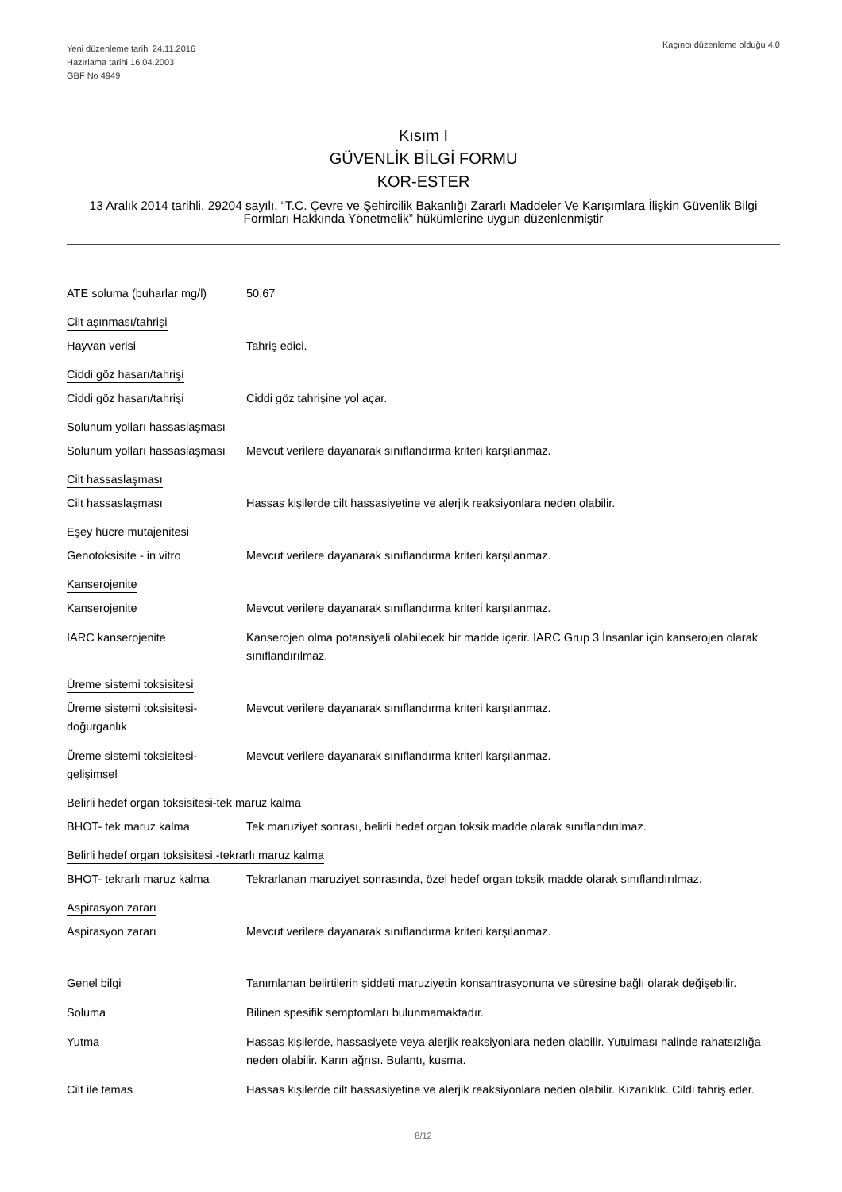Yeni düzenleme tarihi 24.11.2016
Hazırlama tarihi 16.04.2003
GBF No 4949
Kaçıncı düzenleme olduğu 4.0
Kısım I
GÜVENLİK BİLGİ FORMU
KOR-ESTER
13 Aralık 2014 tarihli, 29204 sayılı, “T.C. Çevre ve Şehircilik Bakanlığı Zararlı Maddeler Ve Karışımlara İlişkin Güvenlik Bilgi Formları Hakkında Yönetmelik” hükümlerine uygun düzenlenmiştir
ATE soluma (buharlar mg/l)
50,67
Cilt aşınması/tahrişi
Hayvan verisi Tahriş edici.
Ciddi göz hasarı/tahrişi
Ciddi göz hasarı/tahrişi Ciddi göz tahrişine yol açar.
Solunum yolları hassaslaşması
Solunum yolları hassaslaşması
Mevcut verilere dayanarak sınıflandırma kriteri karşılanmaz.
Cilt hassaslaşması
Cilt hassaslaşması Hassas kişilerde cilt hassasiyetine ve alerjik reaksiyonlara neden olabilir.
Eşey hücre mutajenitesi
Genotoksisite - in vitro Mevcut verilere dayanarak sınıflandırma kriteri karşılanmaz.
Kanserojenite
Kanserojenite Mevcut verilere dayanarak sınıflandırma kriteri karşılanmaz.
IARC kanserojenite Kanserojen olma potansiyeli olabilecek bir madde içerir. IARC Grup 3 İnsanlar için kanserojen olarak sınıflandırılmaz.
Üreme sistemi toksisitesi
Üreme sistemi toksisitesi-doğurganlık
Mevcut verilere dayanarak sınıflandırma kriteri karşılanmaz.
Üreme sistemi toksisitesi-gelişimsel
Mevcut verilere dayanarak sınıflandırma kriteri karşılanmaz.
Belirli hedef organ toksisitesi-tek maruz kalma
BHOT- tek maruz kalma Tek maruziyet sonrası, belirli hedef organ toksik madde olarak sınıflandırılmaz.
Belirli hedef organ toksisitesi -tekrarlı maruz kalma
BHOT- tekrarlı maruz kalma
Tekrarlanan maruziyet sonrasında, özel hedef organ toksik madde olarak sınıflandırılmaz.
Aspirasyon zararı
Aspirasyon zararı Mevcut verilere dayanarak sınıflandırma kriteri karşılanmaz.
Genel bilgi Tanımlanan belirtilerin şiddeti maruziyetin konsantrasyonuna ve süresine bağlı olarak değişebilir.
Soluma Bilinen spesifik semptomları bulunmamaktadır.
Yutma Hassas kişilerde, hassasiyete veya alerjik reaksiyonlara neden olabilir. Yutulması halinde rahatsızlığa neden olabilir. Karın ağrısı. Bulantı, kusma.
Cilt ile temas Hassas kişilerde cilt hassasiyetine ve alerjik reaksiyonlara neden olabilir. Kızarıklık. Cildi tahriş eder.
8/12